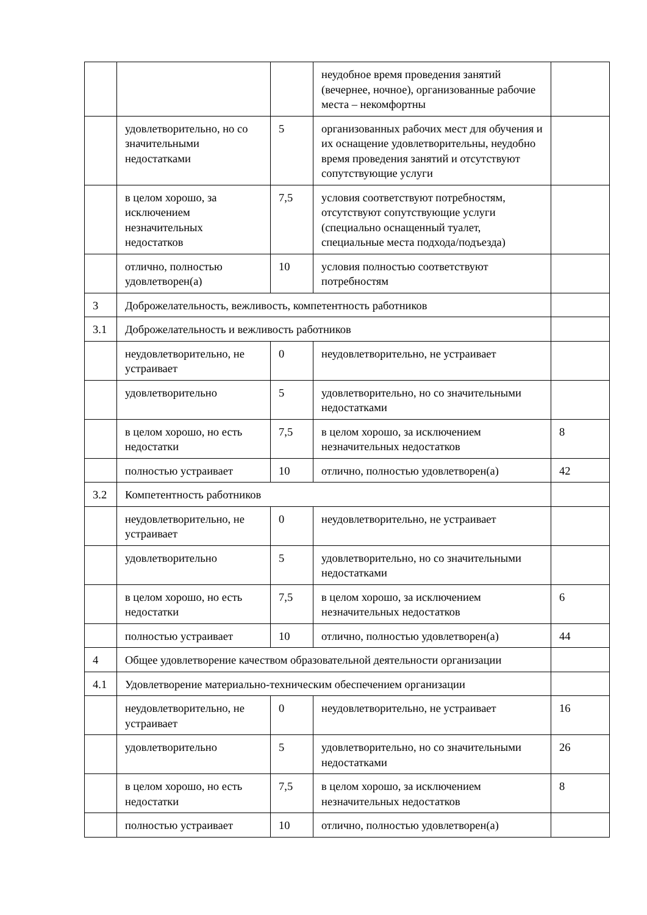| | | | неудобное время проведения занятий (вечернее, ночное), организованные рабочие места – некомфортны | |
| | удовлетворительно, но со значительными недостатками | 5 | организованных рабочих мест для обучения и их оснащение удовлетворительны, неудобно время проведения занятий и отсутствуют сопутствующие услуги | |
| | в целом хорошо, за исключением незначительных недостатков | 7,5 | условия соответствуют потребностям, отсутствуют сопутствующие услуги (специально оснащенный туалет, специальные места подхода/подъезда) | |
| | отлично, полностью удовлетворен(а) | 10 | условия полностью соответствуют потребностям | |
| 3 | Доброжелательность, вежливость, компетентность работников | | | |
| 3.1 | Доброжелательность и вежливость работников | | | |
| | неудовлетворительно, не устраивает | 0 | неудовлетворительно, не устраивает | |
| | удовлетворительно | 5 | удовлетворительно, но со значительными недостатками | |
| | в целом хорошо, но есть недостатки | 7,5 | в целом хорошо, за исключением незначительных недостатков | 8 |
| | полностью устраивает | 10 | отлично, полностью удовлетворен(а) | 42 |
| 3.2 | Компетентность работников | | | |
| | неудовлетворительно, не устраивает | 0 | неудовлетворительно, не устраивает | |
| | удовлетворительно | 5 | удовлетворительно, но со значительными недостатками | |
| | в целом хорошо, но есть недостатки | 7,5 | в целом хорошо, за исключением незначительных недостатков | 6 |
| | полностью устраивает | 10 | отлично, полностью удовлетворен(а) | 44 |
| 4 | Общее удовлетворение качеством образовательной деятельности организации | | | |
| 4.1 | Удовлетворение материально-техническим обеспечением организации | | | |
| | неудовлетворительно, не устраивает | 0 | неудовлетворительно, не устраивает | 16 |
| | удовлетворительно | 5 | удовлетворительно, но со значительными недостатками | 26 |
| | в целом хорошо, но есть недостатки | 7,5 | в целом хорошо, за исключением незначительных недостатков | 8 |
| | полностью устраивает | 10 | отлично, полностью удовлетворен(а) | |